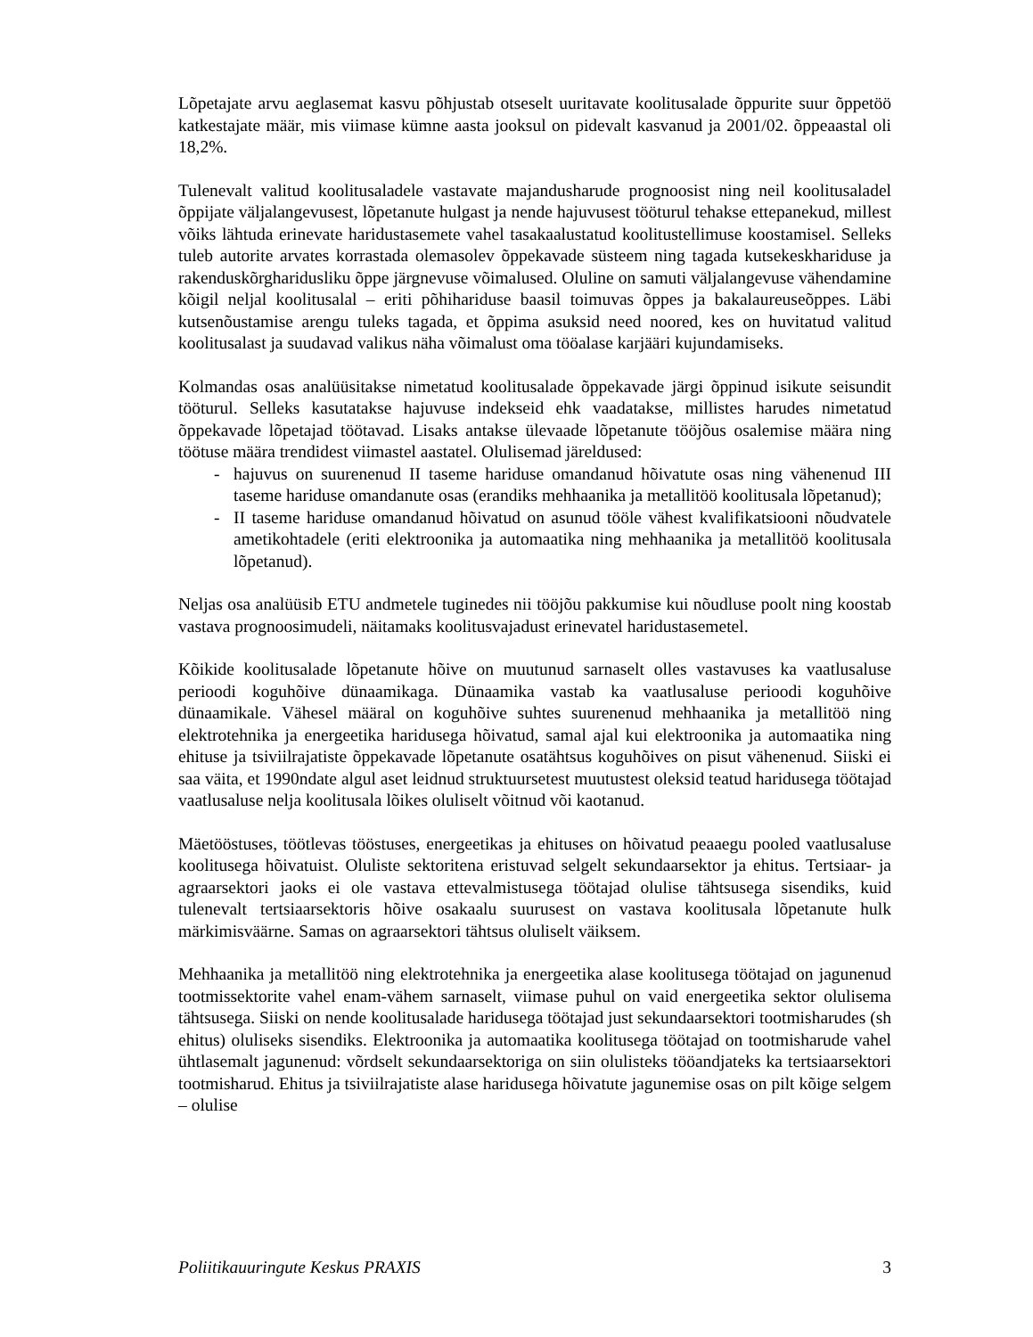Lõpetajate arvu aeglasemat kasvu põhjustab otseselt uuritavate koolitusalade õppurite suur õppetöö katkestajate määr, mis viimase kümne aasta jooksul on pidevalt kasvanud ja 2001/02. õppeaastal oli 18,2%.
Tulenevalt valitud koolitusaladele vastavate majandusharude prognoosist ning neil koolitusaladel õppijate väljalangevusest, lõpetanute hulgast ja nende hajuvusest tööturul tehakse ettepanekud, millest võiks lähtuda erinevate haridustasemete vahel tasakaalustatud koolitustellimuse koostamisel. Selleks tuleb autorite arvates korrastada olemasolev õppekavade süsteem ning tagada kutsekeskhariduse ja rakenduskõrgharidusliku õppe järgnevuse võimalused. Oluline on samuti väljalangevuse vähendamine kõigil neljal koolitusalal – eriti põhihariduse baasil toimuvas õppes ja bakalaureuseõppes. Läbi kutsenõustamise arengu tuleks tagada, et õppima asuksid need noored, kes on huvitatud valitud koolitusalast ja suudavad valikus näha võimalust oma tööalase karjääri kujundamiseks.
Kolmandas osas analüüsitakse nimetatud koolitusalade õppekavade järgi õppinud isikute seisundit tööturul. Selleks kasutatakse hajuvuse indekseid ehk vaadatakse, millistes harudes nimetatud õppekavade lõpetajad töötavad. Lisaks antakse ülevaade lõpetanute tööjõus osalemise määra ning töötuse määra trendidest viimastel aastatel. Olulisemad järeldused:
- hajuvus on suurenenud II taseme hariduse omandanud hõivatute osas ning vähenenud III taseme hariduse omandanute osas (erandiks mehhaanika ja metallitöö koolitusala lõpetanud);
- II taseme hariduse omandanud hõivatud on asunud tööle vähest kvalifikatsiooni nõudvatele ametikohtadele (eriti elektroonika ja automaatika ning mehhaanika ja metallitöö koolitusala lõpetanud).
Neljas osa analüüsib ETU andmetele tuginedes nii tööjõu pakkumise kui nõudluse poolt ning koostab vastava prognoosimudeli, näitamaks koolitusvajadust erinevatel haridustasemetel.
Kõikide koolitusalade lõpetanute hõive on muutunud sarnaselt olles vastavuses ka vaatlusaluse perioodi koguhõive dünaamikaga. Dünaamika vastab ka vaatlusaluse perioodi koguhõive dünaamikale. Vähesel määral on koguhõive suhtes suurenenud mehhaanika ja metallitöö ning elektrotehnika ja energeetika haridusega hõivatud, samal ajal kui elektroonika ja automaatika ning ehituse ja tsiviilrajatiste õppekavade lõpetanute osatähtsus koguhõives on pisut vähenenud. Siiski ei saa väita, et 1990ndate algul aset leidnud struktuursetest muutustest oleksid teatud haridusega töötajad vaatlusaluse nelja koolitusala lõikes oluliselt võitnud või kaotanud.
Mäetööstuses, töötlevas tööstuses, energeetikas ja ehituses on hõivatud peaaegu pooled vaatlusaluse koolitusega hõivatuist. Oluliste sektoritena eristuvad selgelt sekundaarsektor ja ehitus. Tertsiaar- ja agraarsektori jaoks ei ole vastava ettevalmistusega töötajad olulise tähtsusega sisendiks, kuid tulenevalt tertsiaarsektoris hõive osakaalu suurusest on vastava koolitusala lõpetanute hulk märkimisväärne. Samas on agraarsektori tähtsus oluliselt väiksem.
Mehhaanika ja metallitöö ning elektrotehnika ja energeetika alase koolitusega töötajad on jagunenud tootmissektorite vahel enam-vähem sarnaselt, viimase puhul on vaid energeetika sektor olulisema tähtsusega. Siiski on nende koolitusalade haridusega töötajad just sekundaarsektori tootmisharudes (sh ehitus) oluliseks sisendiks. Elektroonika ja automaatika koolitusega töötajad on tootmisharude vahel ühtlasemalt jagunenud: võrdselt sekundaarsektoriga on siin olulisteks tööandjateks ka tertsiaarsektori tootmisharud. Ehitus ja tsiviilrajatiste alase haridusega hõivatute jagunemise osas on pilt kõige selgem – olulise
Poliitikauuringute Keskus PRAXIS 3